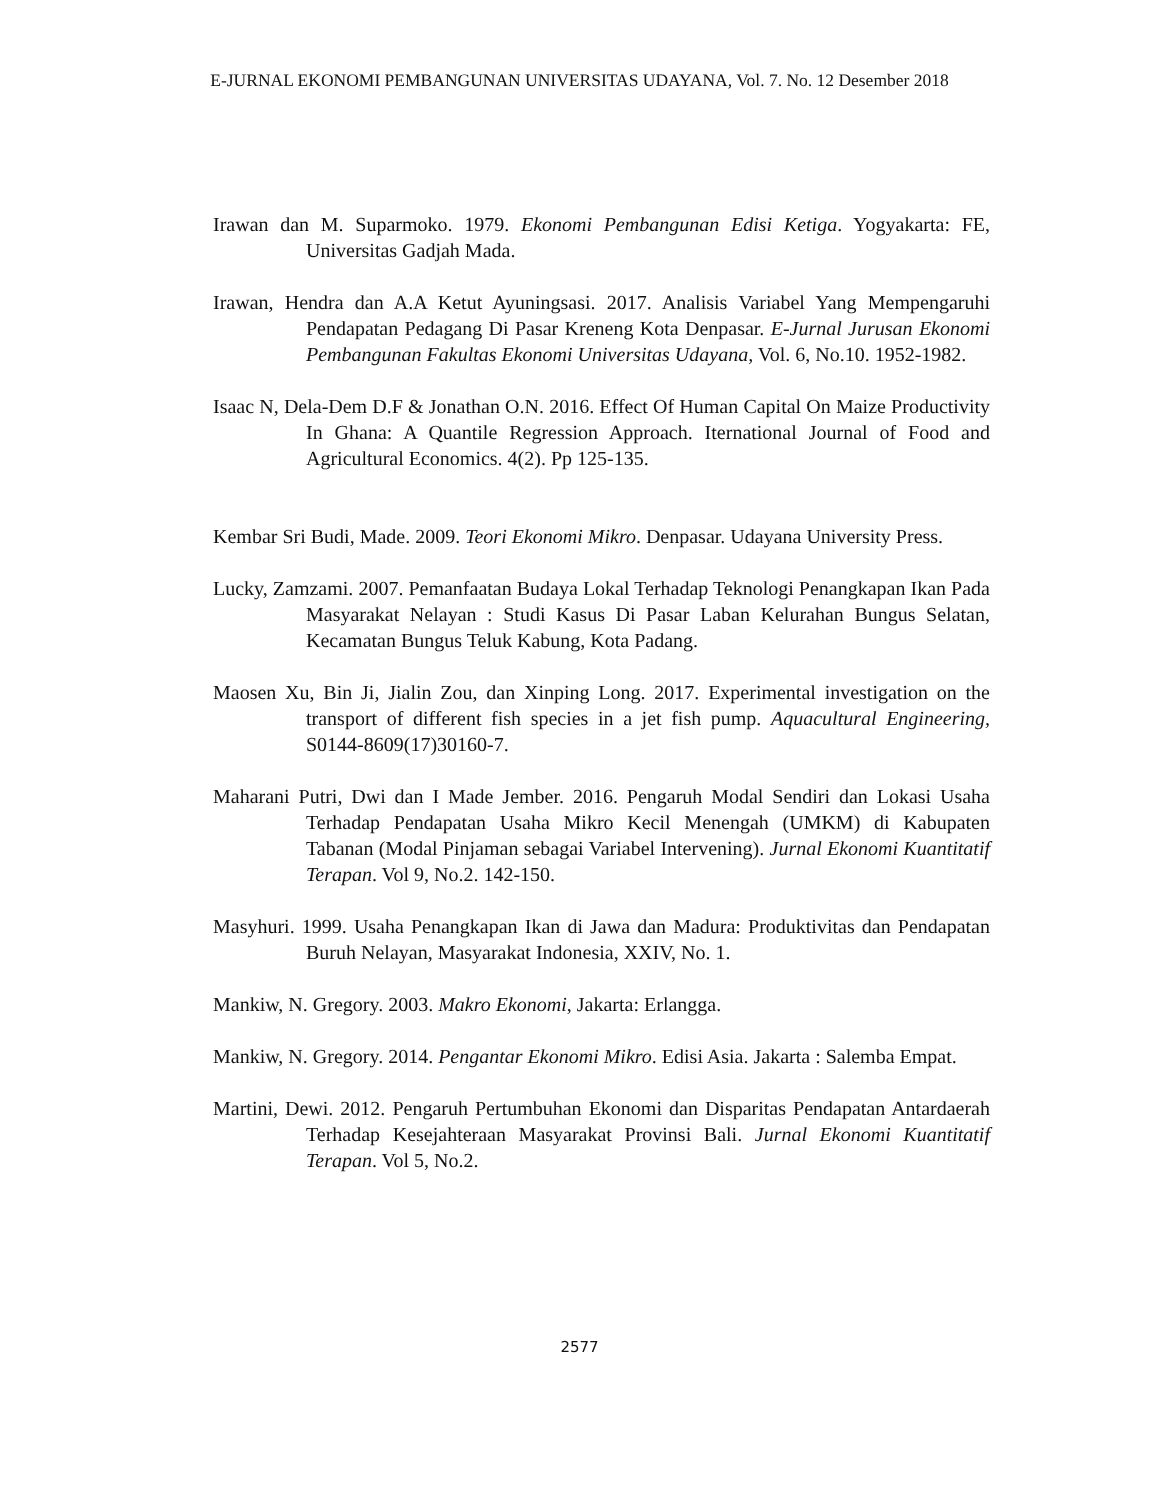E-JURNAL EKONOMI PEMBANGUNAN UNIVERSITAS UDAYANA, Vol. 7. No. 12 Desember 2018
Irawan dan M. Suparmoko. 1979. Ekonomi Pembangunan Edisi Ketiga. Yogyakarta: FE, Universitas Gadjah Mada.
Irawan, Hendra dan A.A Ketut Ayuningsasi. 2017. Analisis Variabel Yang Mempengaruhi Pendapatan Pedagang Di Pasar Kreneng Kota Denpasar. E-Jurnal Jurusan Ekonomi Pembangunan Fakultas Ekonomi Universitas Udayana, Vol. 6, No.10. 1952-1982.
Isaac N, Dela-Dem D.F & Jonathan O.N. 2016. Effect Of Human Capital On Maize Productivity In Ghana: A Quantile Regression Approach. Iternational Journal of Food and Agricultural Economics. 4(2). Pp 125-135.
Kembar Sri Budi, Made. 2009. Teori Ekonomi Mikro. Denpasar. Udayana University Press.
Lucky, Zamzami. 2007. Pemanfaatan Budaya Lokal Terhadap Teknologi Penangkapan Ikan Pada Masyarakat Nelayan : Studi Kasus Di Pasar Laban Kelurahan Bungus Selatan, Kecamatan Bungus Teluk Kabung, Kota Padang.
Maosen Xu, Bin Ji, Jialin Zou, dan Xinping Long. 2017. Experimental investigation on the transport of different fish species in a jet fish pump. Aquacultural Engineering, S0144-8609(17)30160-7.
Maharani Putri, Dwi dan I Made Jember. 2016. Pengaruh Modal Sendiri dan Lokasi Usaha Terhadap Pendapatan Usaha Mikro Kecil Menengah (UMKM) di Kabupaten Tabanan (Modal Pinjaman sebagai Variabel Intervening). Jurnal Ekonomi Kuantitatif Terapan. Vol 9, No.2. 142-150.
Masyhuri. 1999. Usaha Penangkapan Ikan di Jawa dan Madura: Produktivitas dan Pendapatan Buruh Nelayan, Masyarakat Indonesia, XXIV, No. 1.
Mankiw, N. Gregory. 2003. Makro Ekonomi, Jakarta: Erlangga.
Mankiw, N. Gregory. 2014. Pengantar Ekonomi Mikro. Edisi Asia. Jakarta : Salemba Empat.
Martini, Dewi. 2012. Pengaruh Pertumbuhan Ekonomi dan Disparitas Pendapatan Antardaerah Terhadap Kesejahteraan Masyarakat Provinsi Bali. Jurnal Ekonomi Kuantitatif Terapan. Vol 5, No.2.
2577